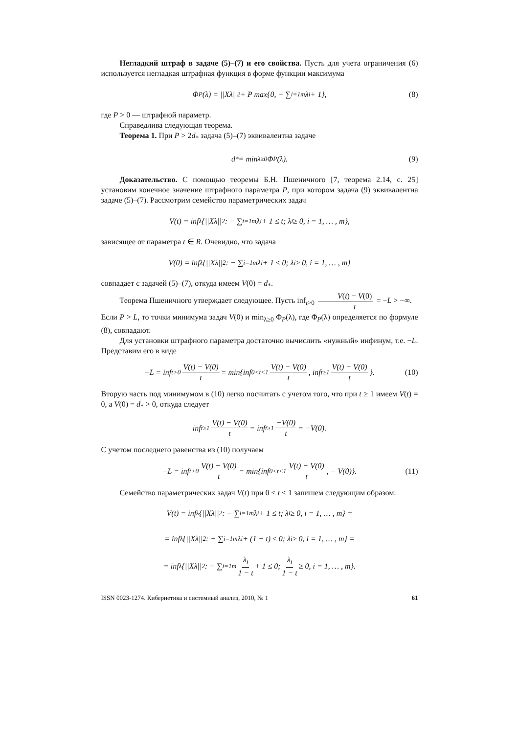Негладкий штраф в задаче (5)–(7) и его свойства. Пусть для учета ограничения (6) используется негладкая штрафная функция в форме функции максимума
Φ<sub>P</sub>(λ) = ||Xλ||<sup>2</sup> + P max{0, − ∑<sub>i=1</sub><sup>m</sup> λ<sub>i</sub> + 1}, (8)
где P > 0 — штрафной параметр.
Справедлива следующая теорема.
Теорема 1. При P > 2d<sub>*</sub> задача (5)–(7) эквивалентна задаче
d<sub>*</sub> = min<sub>λ≥0</sub> Φ<sub>P</sub>(λ). (9)
Доказательство. С помощью теоремы Б.Н. Пшеничного [7, теорема 2.14, с. 25] установим конечное значение штрафного параметра P, при котором задача (9) эквивалентна задаче (5)–(7). Рассмотрим семейство параметрических задач
V(t) = inf<sub>λ</sub>{||Xλ||<sup>2</sup> : − ∑<sub>i=1</sub><sup>m</sup> λ<sub>i</sub> + 1 ≤ t; λ<sub>i</sub> ≥ 0, i = 1, … , m},
зависящее от параметра t ∈ R. Очевидно, что задача
V(0) = inf<sub>λ</sub>{||Xλ||<sup>2</sup> : − ∑<sub>i=1</sub><sup>m</sup> λ<sub>i</sub> + 1 ≤ 0; λ<sub>i</sub> ≥ 0, i = 1, … , m}
совпадает с задачей (5)–(7), откуда имеем V(0) = d<sub>*</sub>.
Теорема Пшеничного утверждает следующее. Пусть inf<sub>t>0</sub> V(t) − V(0) t = −L > −∞.
Если P > L, то точки минимума задач V(0) и min<sub>λ≥0</sub> Φ<sub>P</sub>(λ), где Φ<sub>P</sub>(λ) определяется по формуле (8), совпадают.
Для установки штрафного параметра достаточно вычислить «нужный» инфинум, т.е. −L. Представим его в виде
−L = inf<sub>t>0</sub> V(t) − V(0) t = min{inf<sub>0<t<1</sub> V(t) − V(0) t, inf<sub>t≥1</sub> V(t) − V(0) t }. (10)
Вторую часть под минимумом в (10) легко посчитать с учетом того, что при t ≥ 1 имеем V(t) = 0, а V(0) = d<sub>*</sub> > 0, откуда следует
inf<sub>t≥1</sub> V(t) − V(0) t = inf<sub>t≥1</sub> −V(0) t = −V(0).
С учетом последнего равенства из (10) получаем
−L = inf<sub>t>0</sub> V(t) − V(0) t = min{inf<sub>0<t<1</sub> V(t) − V(0) t, − V(0)}. (11)
Семейство параметрических задач V(t) при 0 < t < 1 запишем следующим образом:
V(t) = inf<sub>λ</sub>{||Xλ||<sup>2</sup> : − ∑<sub>i=1</sub><sup>m</sup> λ<sub>i</sub> + 1 ≤ t; λ<sub>i</sub> ≥ 0, i = 1, … , m} =
= inf<sub>λ</sub>{||Xλ||<sup>2</sup> : − ∑<sub>i=1</sub><sup>m</sup> λ<sub>i</sub> + (1 − t) ≤ 0; λ<sub>i</sub> ≥ 0, i = 1, … , m} =
= inf<sub>λ</sub>{||Xλ||<sup>2</sup> : − ∑<sub>i=1</sub><sup>m</sup> λ<sub>i</sub> 1 − t + 1 ≤ 0; λ<sub>i</sub> 1 − t ≥ 0, i = 1, … , m}.
ISSN 0023-1274. Кибернетика и системный анализ, 2010, № 1 61